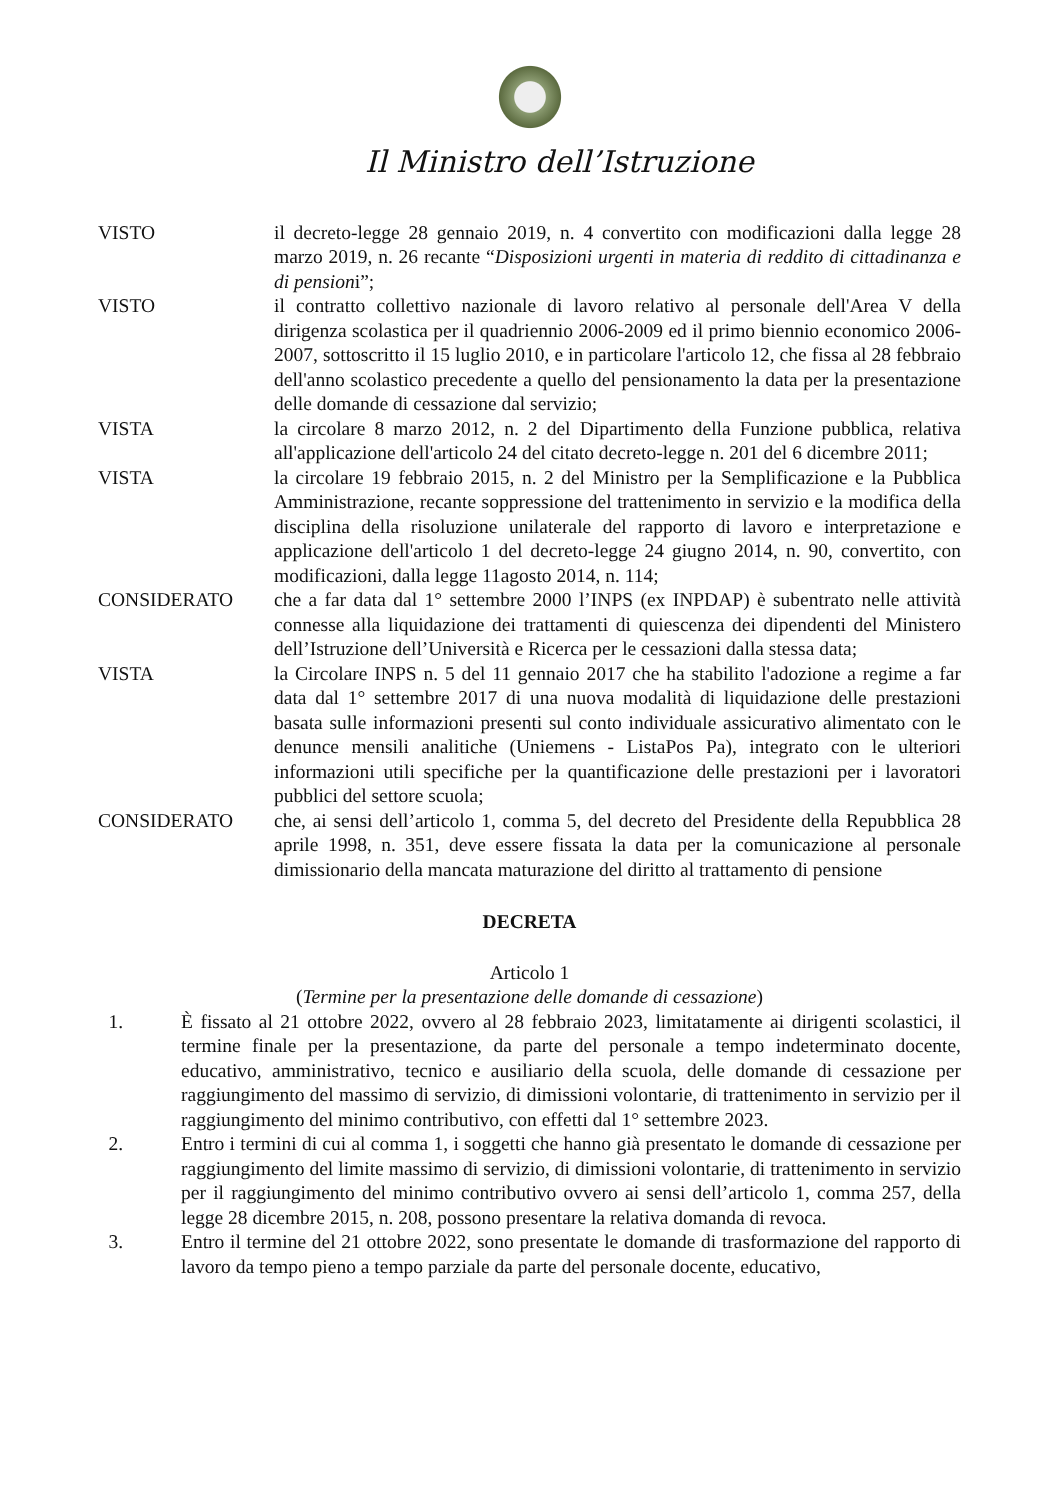Il Ministro dell’Istruzione
VISTO il decreto-legge 28 gennaio 2019, n. 4 convertito con modificazioni dalla legge 28 marzo 2019, n. 26 recante “Disposizioni urgenti in materia di reddito di cittadinanza e di pensioni”;
VISTO il contratto collettivo nazionale di lavoro relativo al personale dell'Area V della dirigenza scolastica per il quadriennio 2006-2009 ed il primo biennio economico 2006-2007, sottoscritto il 15 luglio 2010, e in particolare l'articolo 12, che fissa al 28 febbraio dell'anno scolastico precedente a quello del pensionamento la data per la presentazione delle domande di cessazione dal servizio;
VISTA la circolare 8 marzo 2012, n. 2 del Dipartimento della Funzione pubblica, relativa all'applicazione dell'articolo 24 del citato decreto-legge n. 201 del 6 dicembre 2011;
VISTA la circolare 19 febbraio 2015, n. 2 del Ministro per la Semplificazione e la Pubblica Amministrazione, recante soppressione del trattenimento in servizio e la modifica della disciplina della risoluzione unilaterale del rapporto di lavoro e interpretazione e applicazione dell'articolo 1 del decreto-legge 24 giugno 2014, n. 90, convertito, con modificazioni, dalla legge 11agosto 2014, n. 114;
CONSIDERATO che a far data dal 1° settembre 2000 l’INPS (ex INPDAP) è subentrato nelle attività connesse alla liquidazione dei trattamenti di quiescenza dei dipendenti del Ministero dell’Istruzione dell’Università e Ricerca per le cessazioni dalla stessa data;
VISTA la Circolare INPS n. 5 del 11 gennaio 2017 che ha stabilito l'adozione a regime a far data dal 1° settembre 2017 di una nuova modalità di liquidazione delle prestazioni basata sulle informazioni presenti sul conto individuale assicurativo alimentato con le denunce mensili analitiche (Uniemens - ListaPos Pa), integrato con le ulteriori informazioni utili specifiche per la quantificazione delle prestazioni per i lavoratori pubblici del settore scuola;
CONSIDERATO che, ai sensi dell’articolo 1, comma 5, del decreto del Presidente della Repubblica 28 aprile 1998, n. 351, deve essere fissata la data per la comunicazione al personale dimissionario della mancata maturazione del diritto al trattamento di pensione
DECRETA
Articolo 1
(Termine per la presentazione delle domande di cessazione)
1. È fissato al 21 ottobre 2022, ovvero al 28 febbraio 2023, limitatamente ai dirigenti scolastici, il termine finale per la presentazione, da parte del personale a tempo indeterminato docente, educativo, amministrativo, tecnico e ausiliario della scuola, delle domande di cessazione per raggiungimento del massimo di servizio, di dimissioni volontarie, di trattenimento in servizio per il raggiungimento del minimo contributivo, con effetti dal 1° settembre 2023.
2. Entro i termini di cui al comma 1, i soggetti che hanno già presentato le domande di cessazione per raggiungimento del limite massimo di servizio, di dimissioni volontarie, di trattenimento in servizio per il raggiungimento del minimo contributivo ovvero ai sensi dell’articolo 1, comma 257, della legge 28 dicembre 2015, n. 208, possono presentare la relativa domanda di revoca.
3. Entro il termine del 21 ottobre 2022, sono presentate le domande di trasformazione del rapporto di lavoro da tempo pieno a tempo parziale da parte del personale docente, educativo,